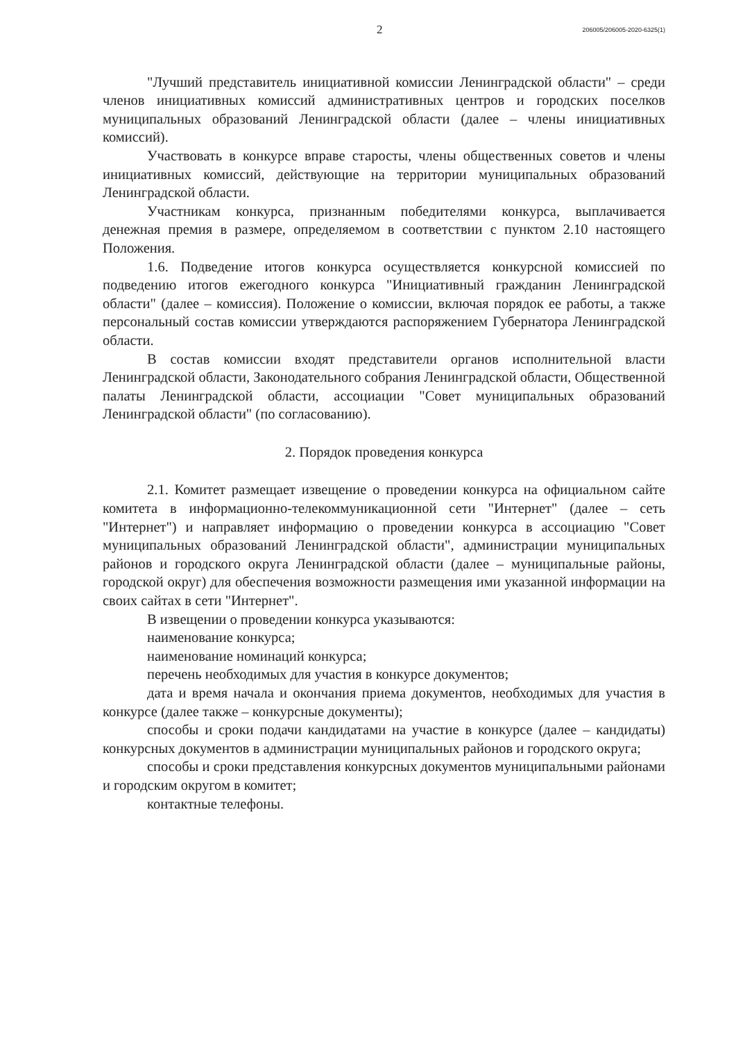2 206005/206005-2020-6325(1)
"Лучший представитель инициативной комиссии Ленинградской области" – среди членов инициативных комиссий административных центров и городских поселков муниципальных образований Ленинградской области (далее – члены инициативных комиссий).
Участвовать в конкурсе вправе старосты, члены общественных советов и члены инициативных комиссий, действующие на территории муниципальных образований Ленинградской области.
Участникам конкурса, признанным победителями конкурса, выплачивается денежная премия в размере, определяемом в соответствии с пунктом 2.10 настоящего Положения.
1.6. Подведение итогов конкурса осуществляется конкурсной комиссией по подведению итогов ежегодного конкурса "Инициативный гражданин Ленинградской области" (далее – комиссия). Положение о комиссии, включая порядок ее работы, а также персональный состав комиссии утверждаются распоряжением Губернатора Ленинградской области.
В состав комиссии входят представители органов исполнительной власти Ленинградской области, Законодательного собрания Ленинградской области, Общественной палаты Ленинградской области, ассоциации "Совет муниципальных образований Ленинградской области" (по согласованию).
2. Порядок проведения конкурса
2.1. Комитет размещает извещение о проведении конкурса на официальном сайте комитета в информационно-телекоммуникационной сети "Интернет" (далее – сеть "Интернет") и направляет информацию о проведении конкурса в ассоциацию "Совет муниципальных образований Ленинградской области", администрации муниципальных районов и городского округа Ленинградской области (далее – муниципальные районы, городской округ) для обеспечения возможности размещения ими указанной информации на своих сайтах в сети "Интернет".
В извещении о проведении конкурса указываются:
наименование конкурса;
наименование номинаций конкурса;
перечень необходимых для участия в конкурсе документов;
дата и время начала и окончания приема документов, необходимых для участия в конкурсе (далее также – конкурсные документы);
способы и сроки подачи кандидатами на участие в конкурсе (далее – кандидаты) конкурсных документов в администрации муниципальных районов и городского округа;
способы и сроки представления конкурсных документов муниципальными районами и городским округом в комитет;
контактные телефоны.